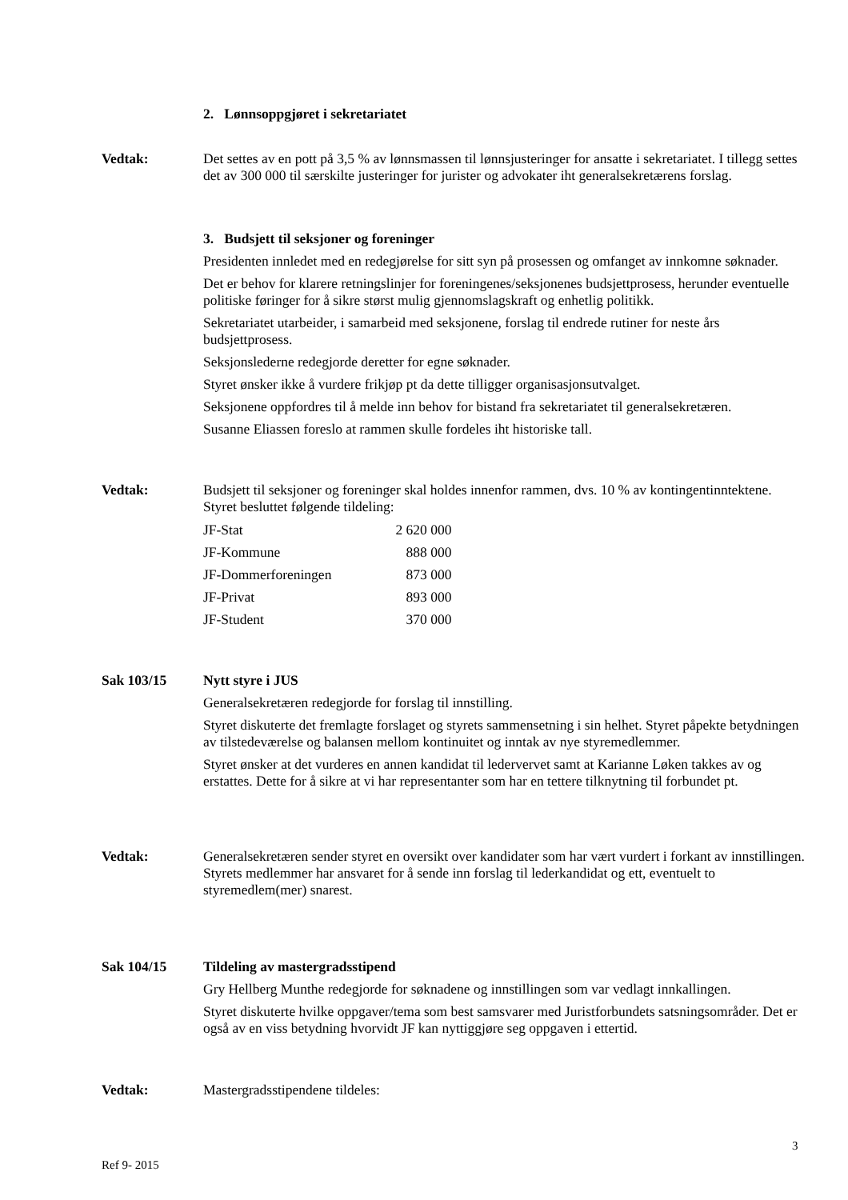2. Lønnsoppgjøret i sekretariatet
Vedtak: Det settes av en pott på 3,5 % av lønnsmassen til lønnsjusteringer for ansatte i sekretariatet. I tillegg settes det av 300 000 til særskilte justeringer for jurister og advokater iht generalsekretærens forslag.
3. Budsjett til seksjoner og foreninger
Presidenten innledet med en redegjørelse for sitt syn på prosessen og omfanget av innkomne søknader.
Det er behov for klarere retningslinjer for foreningenes/seksjonenes budsjettprosess, herunder eventuelle politiske føringer for å sikre størst mulig gjennomslagskraft og enhetlig politikk.
Sekretariatet utarbeider, i samarbeid med seksjonene, forslag til endrede rutiner for neste års budsjettprosess.
Seksjonslederne redegjorde deretter for egne søknader.
Styret ønsker ikke å vurdere frikjøp pt da dette tilligger organisasjonsutvalget.
Seksjonene oppfordres til å melde inn behov for bistand fra sekretariatet til generalsekretæren.
Susanne Eliassen foreslo at rammen skulle fordeles iht historiske tall.
Vedtak: Budsjett til seksjoner og foreninger skal holdes innenfor rammen, dvs. 10 % av kontingentinntektene.
Styret besluttet følgende tildeling:
| JF-Stat | 2 620 000 |
| JF-Kommune | 888 000 |
| JF-Dommerforeningen | 873 000 |
| JF-Privat | 893 000 |
| JF-Student | 370 000 |
Sak 103/15 Nytt styre i JUS
Generalsekretæren redegjorde for forslag til innstilling.
Styret diskuterte det fremlagte forslaget og styrets sammensetning i sin helhet. Styret påpekte betydningen av tilstedeværelse og balansen mellom kontinuitet og inntak av nye styremedlemmer.
Styret ønsker at det vurderes en annen kandidat til ledervervet samt at Karianne Løken takkes av og erstattes. Dette for å sikre at vi har representanter som har en tettere tilknytning til forbundet pt.
Vedtak: Generalsekretæren sender styret en oversikt over kandidater som har vært vurdert i forkant av innstillingen.
Styrets medlemmer har ansvaret for å sende inn forslag til lederkandidat og ett, eventuelt to styremedlem(mer) snarest.
Sak 104/15 Tildeling av mastergradsstipend
Gry Hellberg Munthe redegjorde for søknadene og innstillingen som var vedlagt innkallingen.
Styret diskuterte hvilke oppgaver/tema som best samsvarer med Juristforbundets satsningsområder. Det er også av en viss betydning hvorvidt JF kan nyttiggjøre seg oppgaven i ettertid.
Vedtak: Mastergradsstipendene tildeles:
3
Ref 9- 2015